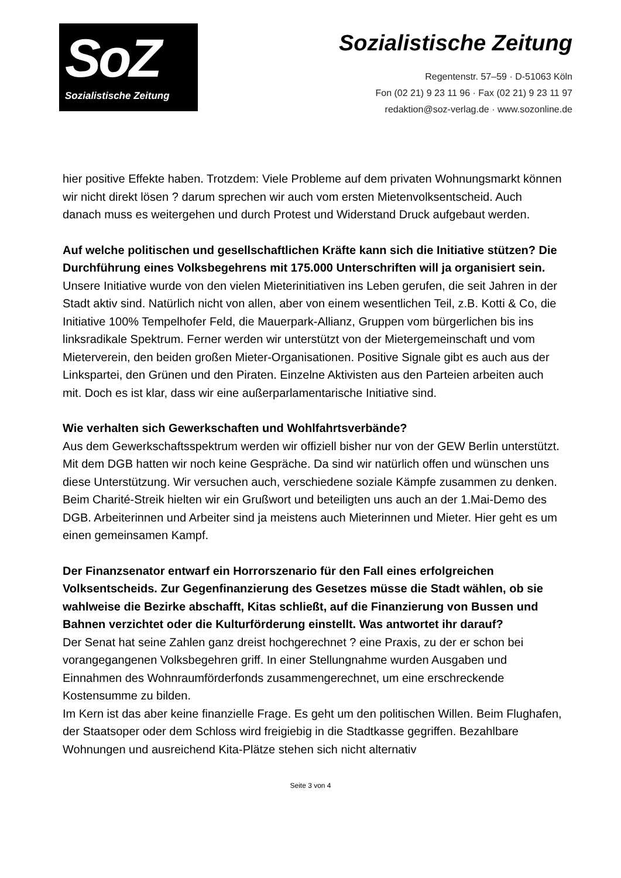SoZ
Sozialistische Zeitung
Sozialistische Zeitung
Regentenstr. 57–59 · D-51063 Köln
Fon (02 21) 9 23 11 96 · Fax (02 21) 9 23 11 97
redaktion@soz-verlag.de · www.sozonline.de
hier positive Effekte haben. Trotzdem: Viele Probleme auf dem privaten Wohnungsmarkt können wir nicht direkt lösen ? darum sprechen wir auch vom ersten Mietenvolksentscheid. Auch danach muss es weitergehen und durch Protest und Widerstand Druck aufgebaut werden.
Auf welche politischen und gesellschaftlichen Kräfte kann sich die Initiative stützen? Die Durchführung eines Volksbegehrens mit 175.000 Unterschriften will ja organisiert sein.
Unsere Initiative wurde von den vielen Mieterinitiativen ins Leben gerufen, die seit Jahren in der Stadt aktiv sind. Natürlich nicht von allen, aber von einem wesentlichen Teil, z.B. Kotti & Co, die Initiative 100% Tempelhofer Feld, die Mauerpark-Allianz, Gruppen vom bürgerlichen bis ins linksradikale Spektrum. Ferner werden wir unterstützt von der Mietergemeinschaft und vom Mieterverein, den beiden großen Mieter-Organisationen. Positive Signale gibt es auch aus der Linkspartei, den Grünen und den Piraten. Einzelne Aktivisten aus den Parteien arbeiten auch mit. Doch es ist klar, dass wir eine außerparlamentarische Initiative sind.
Wie verhalten sich Gewerkschaften und Wohlfahrtsverbände?
Aus dem Gewerkschaftsspektrum werden wir offiziell bisher nur von der GEW Berlin unterstützt. Mit dem DGB hatten wir noch keine Gespräche. Da sind wir natürlich offen und wünschen uns diese Unterstützung. Wir versuchen auch, verschiedene soziale Kämpfe zusammen zu denken. Beim Charité-Streik hielten wir ein Grußwort und beteiligten uns auch an der 1.Mai-Demo des DGB. Arbeiterinnen und Arbeiter sind ja meistens auch Mieterinnen und Mieter. Hier geht es um einen gemeinsamen Kampf.
Der Finanzsenator entwarf ein Horrorszenario für den Fall eines erfolgreichen Volksentscheids. Zur Gegenfinanzierung des Gesetzes müsse die Stadt wählen, ob sie wahlweise die Bezirke abschafft, Kitas schließt, auf die Finanzierung von Bussen und Bahnen verzichtet oder die Kulturförderung einstellt. Was antwortet ihr darauf?
Der Senat hat seine Zahlen ganz dreist hochgerechnet ? eine Praxis, zu der er schon bei vorangegangenen Volksbegehren griff. In einer Stellungnahme wurden Ausgaben und Einnahmen des Wohnraumförderfonds zusammengerechnet, um eine erschreckende Kostensumme zu bilden.
Im Kern ist das aber keine finanzielle Frage. Es geht um den politischen Willen. Beim Flughafen, der Staatsoper oder dem Schloss wird freigiebig in die Stadtkasse gegriffen. Bezahlbare Wohnungen und ausreichend Kita-Plätze stehen sich nicht alternativ
Seite 3 von 4